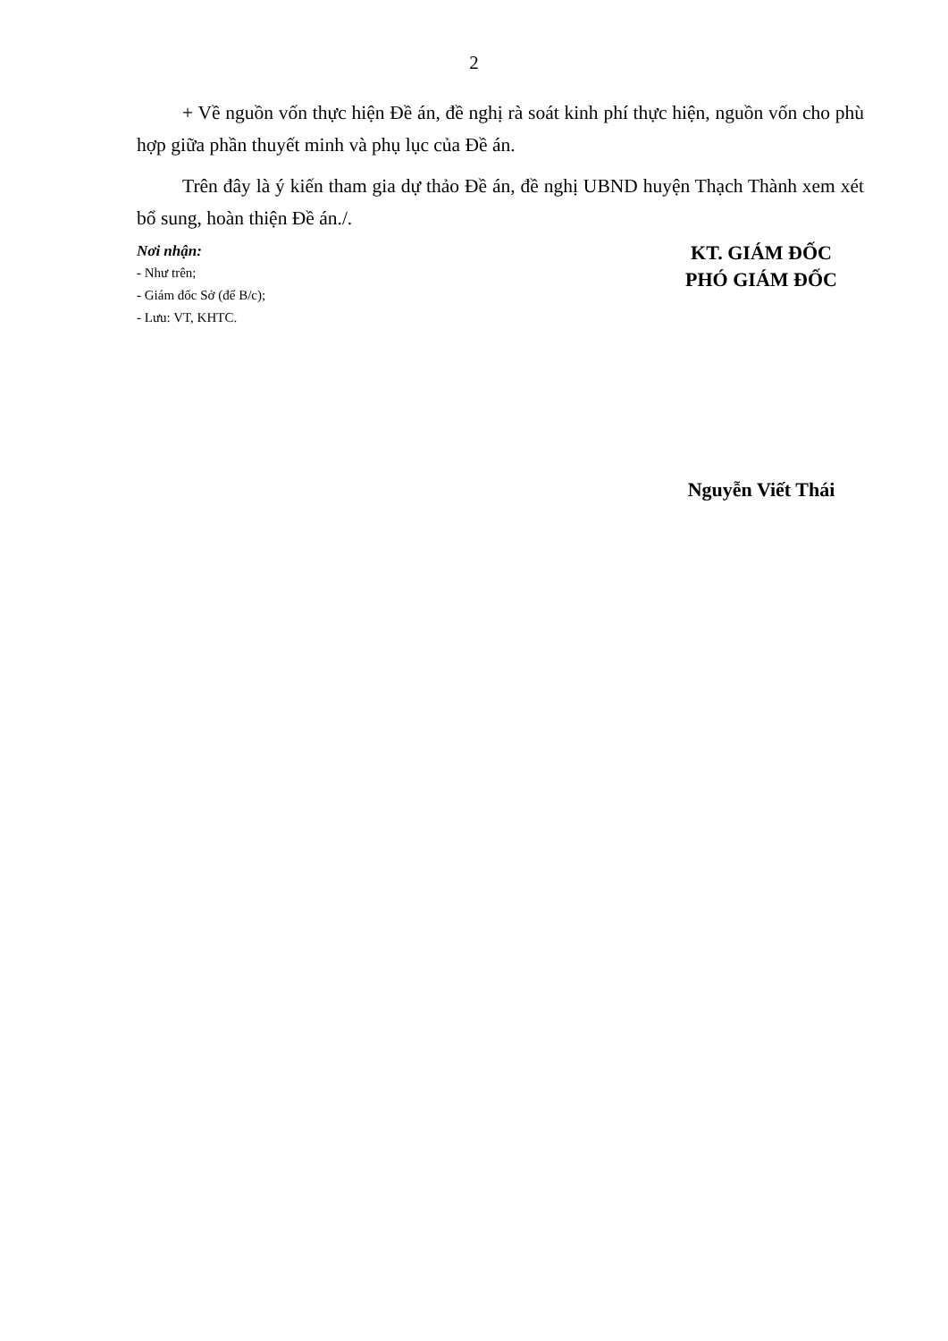2
+ Về nguồn vốn thực hiện Đề án, đề nghị rà soát kinh phí thực hiện, nguồn vốn cho phù hợp giữa phần thuyết minh và phụ lục của Đề án.
Trên đây là ý kiến tham gia dự thảo Đề án, đề nghị UBND huyện Thạch Thành xem xét bổ sung, hoàn thiện Đề án./.
Nơi nhận:
- Như trên;
- Giám đốc Sở (để B/c);
- Lưu: VT, KHTC.
KT. GIÁM ĐỐC
PHÓ GIÁM ĐỐC
Nguyễn Viết Thái